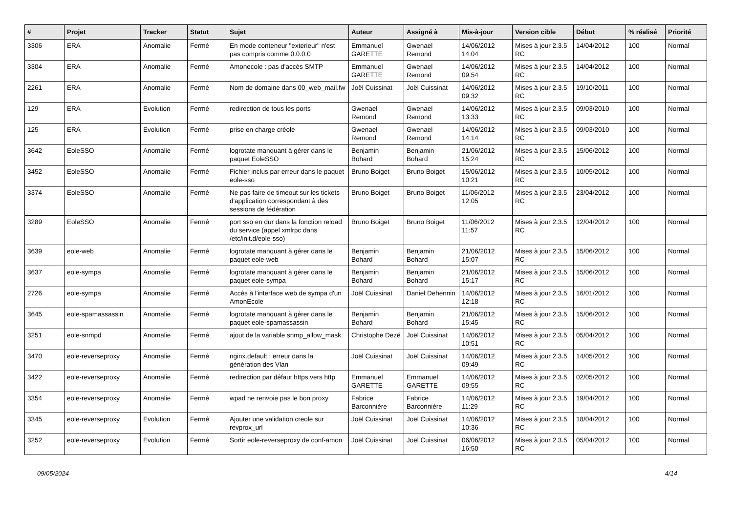| # | Projet | Tracker | Statut | Sujet | Auteur | Assigné à | Mis-à-jour | Version cible | Début | % réalisé | Priorité |
| --- | --- | --- | --- | --- | --- | --- | --- | --- | --- | --- | --- |
| 3306 | ERA | Anomalie | Fermé | En mode conteneur "exterieur" n'est pas compris comme 0.0.0.0 | Emmanuel GARETTE | Gwenael Remond | 14/06/2012 14:04 | Mises à jour 2.3.5 RC | 14/04/2012 | 100 | Normal |
| 3304 | ERA | Anomalie | Fermé | Amonecole : pas d'accès SMTP | Emmanuel GARETTE | Gwenael Remond | 14/06/2012 09:54 | Mises à jour 2.3.5 RC | 14/04/2012 | 100 | Normal |
| 2261 | ERA | Anomalie | Fermé | Nom de domaine dans 00_web_mail.fw | Joël Cuissinat | Joël Cuissinat | 14/06/2012 09:32 | Mises à jour 2.3.5 RC | 19/10/2011 | 100 | Normal |
| 129 | ERA | Evolution | Fermé | redirection de tous les ports | Gwenael Remond | Gwenael Remond | 14/06/2012 13:33 | Mises à jour 2.3.5 RC | 09/03/2010 | 100 | Normal |
| 125 | ERA | Evolution | Fermé | prise en charge créole | Gwenael Remond | Gwenael Remond | 14/06/2012 14:14 | Mises à jour 2.3.5 RC | 09/03/2010 | 100 | Normal |
| 3642 | EoleSSO | Anomalie | Fermé | logrotate manquant à gérer dans le paquet EoleSSO | Benjamin Bohard | Benjamin Bohard | 21/06/2012 15:24 | Mises à jour 2.3.5 RC | 15/06/2012 | 100 | Normal |
| 3452 | EoleSSO | Anomalie | Fermé | Fichier inclus par erreur dans le paquet eole-sso | Bruno Boiget | Bruno Boiget | 15/06/2012 10:21 | Mises à jour 2.3.5 RC | 10/05/2012 | 100 | Normal |
| 3374 | EoleSSO | Anomalie | Fermé | Ne pas faire de timeout sur les tickets d'application correspondant à des sessions de fédération | Bruno Boiget | Bruno Boiget | 11/06/2012 12:05 | Mises à jour 2.3.5 RC | 23/04/2012 | 100 | Normal |
| 3289 | EoleSSO | Anomalie | Fermé | port sso en dur dans la fonction reload du service (appel xmlrpc dans /etc/init.d/eole-sso) | Bruno Boiget | Bruno Boiget | 11/06/2012 11:57 | Mises à jour 2.3.5 RC | 12/04/2012 | 100 | Normal |
| 3639 | eole-web | Anomalie | Fermé | logrotate manquant à gérer dans le paquet eole-web | Benjamin Bohard | Benjamin Bohard | 21/06/2012 15:07 | Mises à jour 2.3.5 RC | 15/06/2012 | 100 | Normal |
| 3637 | eole-sympa | Anomalie | Fermé | logrotate manquant à gérer dans le paquet eole-sympa | Benjamin Bohard | Benjamin Bohard | 21/06/2012 15:17 | Mises à jour 2.3.5 RC | 15/06/2012 | 100 | Normal |
| 2726 | eole-sympa | Anomalie | Fermé | Accès à l'interface web de sympa d'un AmonEcole | Joël Cuissinat | Daniel Dehennin | 14/06/2012 12:18 | Mises à jour 2.3.5 RC | 16/01/2012 | 100 | Normal |
| 3645 | eole-spamassassin | Anomalie | Fermé | logrotate manquant à gérer dans le paquet eole-spamassassin | Benjamin Bohard | Benjamin Bohard | 21/06/2012 15:45 | Mises à jour 2.3.5 RC | 15/06/2012 | 100 | Normal |
| 3251 | eole-snmpd | Anomalie | Fermé | ajout de la variable snmp_allow_mask | Christophe Dezé | Joël Cuissinat | 14/06/2012 10:51 | Mises à jour 2.3.5 RC | 05/04/2012 | 100 | Normal |
| 3470 | eole-reverseproxy | Anomalie | Fermé | nginx.default : erreur dans la génération des Vlan | Joël Cuissinat | Joël Cuissinat | 14/06/2012 09:49 | Mises à jour 2.3.5 RC | 14/05/2012 | 100 | Normal |
| 3422 | eole-reverseproxy | Anomalie | Fermé | redirection par défaut https vers http | Emmanuel GARETTE | Emmanuel GARETTE | 14/06/2012 09:55 | Mises à jour 2.3.5 RC | 02/05/2012 | 100 | Normal |
| 3354 | eole-reverseproxy | Anomalie | Fermé | wpad ne renvoie pas le bon proxy | Fabrice Barconnière | Fabrice Barconnière | 14/06/2012 11:29 | Mises à jour 2.3.5 RC | 19/04/2012 | 100 | Normal |
| 3345 | eole-reverseproxy | Evolution | Fermé | Ajouter une validation creole sur revprox_url | Joël Cuissinat | Joël Cuissinat | 14/06/2012 10:36 | Mises à jour 2.3.5 RC | 18/04/2012 | 100 | Normal |
| 3252 | eole-reverseproxy | Evolution | Fermé | Sortir eole-reverseproxy de conf-amon | Joël Cuissinat | Joël Cuissinat | 06/06/2012 16:50 | Mises à jour 2.3.5 RC | 05/04/2012 | 100 | Normal |
09/05/2024 4/14